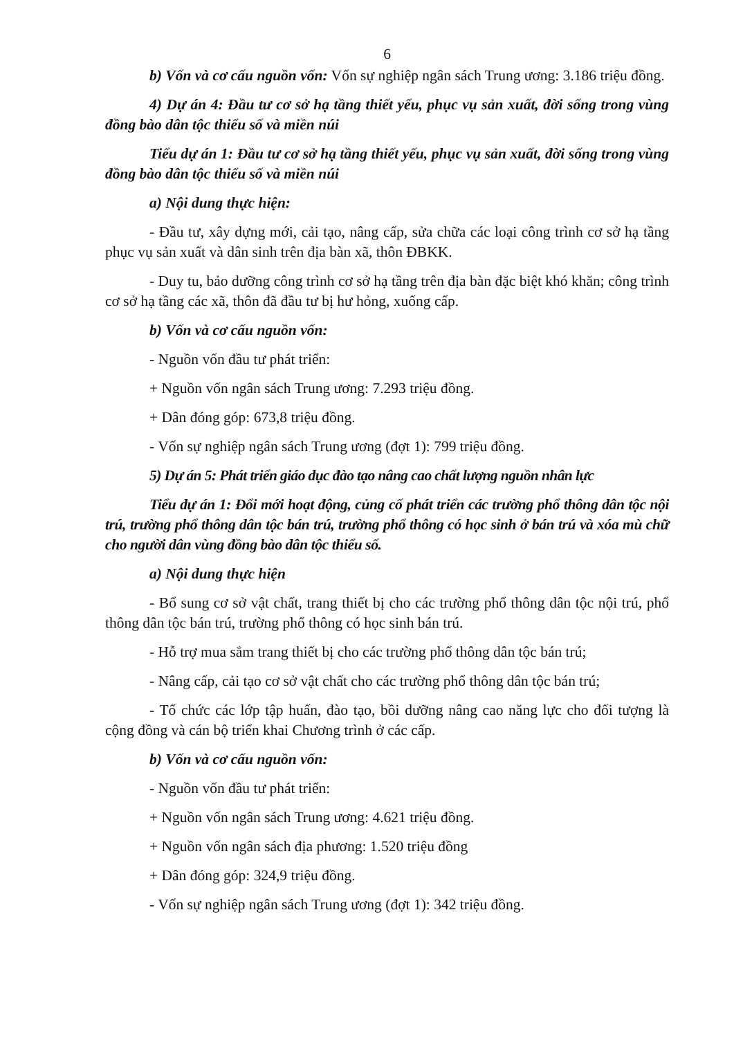6
b) Vốn và cơ cấu nguồn vốn: Vốn sự nghiệp ngân sách Trung ương: 3.186 triệu đồng.
4) Dự án 4: Đầu tư cơ sở hạ tầng thiết yếu, phục vụ sản xuất, đời sống trong vùng đồng bào dân tộc thiểu số và miền núi
Tiểu dự án 1: Đầu tư cơ sở hạ tầng thiết yếu, phục vụ sản xuất, đời sống trong vùng đồng bào dân tộc thiểu số và miền núi
a) Nội dung thực hiện:
- Đầu tư, xây dựng mới, cải tạo, nâng cấp, sửa chữa các loại công trình cơ sở hạ tầng phục vụ sản xuất và dân sinh trên địa bàn xã, thôn ĐBKK.
- Duy tu, bảo dưỡng công trình cơ sở hạ tầng trên địa bàn đặc biệt khó khăn; công trình cơ sở hạ tầng các xã, thôn đã đầu tư bị hư hỏng, xuống cấp.
b) Vốn và cơ cấu nguồn vốn:
- Nguồn vốn đầu tư phát triển:
+ Nguồn vốn ngân sách Trung ương: 7.293 triệu đồng.
+ Dân đóng góp: 673,8 triệu đồng.
- Vốn sự nghiệp ngân sách Trung ương (đợt 1): 799 triệu đồng.
5) Dự án 5: Phát triển giáo dục đào tạo nâng cao chất lượng nguồn nhân lực
Tiểu dự án 1: Đổi mới hoạt động, củng cố phát triển các trường phổ thông dân tộc nội trú, trường phổ thông dân tộc bán trú, trường phổ thông có học sinh ở bán trú và xóa mù chữ cho người dân vùng đồng bào dân tộc thiểu số.
a) Nội dung thực hiện
- Bổ sung cơ sở vật chất, trang thiết bị cho các trường phổ thông dân tộc nội trú, phổ thông dân tộc bán trú, trường phổ thông có học sinh bán trú.
- Hỗ trợ mua sắm trang thiết bị cho các trường phổ thông dân tộc bán trú;
- Nâng cấp, cải tạo cơ sở vật chất cho các trường phổ thông dân tộc bán trú;
- Tổ chức các lớp tập huấn, đào tạo, bồi dưỡng nâng cao năng lực cho đối tượng là cộng đồng và cán bộ triển khai Chương trình ở các cấp.
b) Vốn và cơ cấu nguồn vốn:
- Nguồn vốn đầu tư phát triển:
+ Nguồn vốn ngân sách Trung ương: 4.621 triệu đồng.
+ Nguồn vốn ngân sách địa phương: 1.520 triệu đồng
+ Dân đóng góp: 324,9 triệu đồng.
- Vốn sự nghiệp ngân sách Trung ương (đợt 1): 342 triệu đồng.